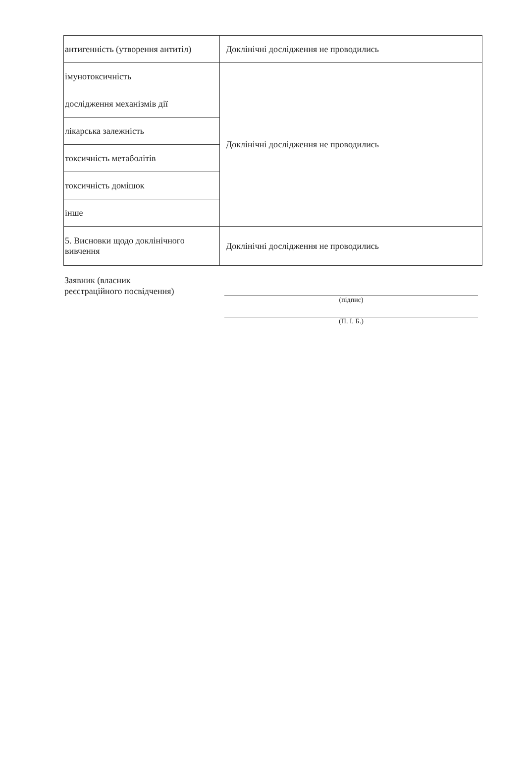| антигенність (утворення антитіл) | Доклінічні дослідження не проводились |
| імунотоксичність | Доклінічні дослідження не проводились |
| дослідження механізмів дії | |
| лікарська залежність | |
| токсичність метаболітів | |
| токсичність домішок | |
| інше | |
| 5. Висновки щодо доклінічного вивчення | Доклінічні дослідження не проводились |
Заявник (власник
реєстраційного посвідчення)
(підпис)
(П. І. Б.)